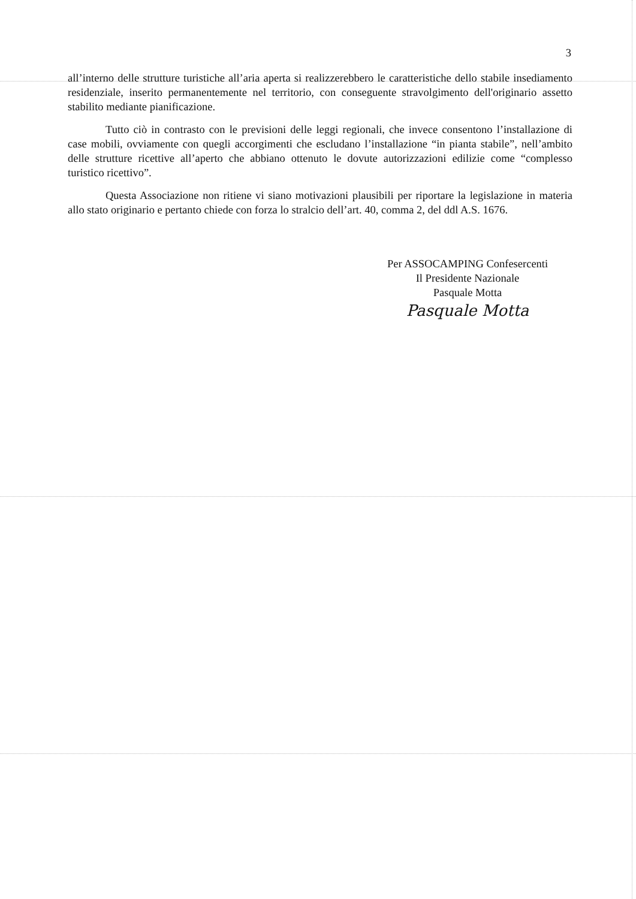3
all’interno delle strutture turistiche all’aria aperta si realizzerebbero le caratteristiche dello stabile insediamento residenziale, inserito permanentemente nel territorio, con conseguente stravolgimento dell'originario assetto stabilito mediante pianificazione.
Tutto ciò in contrasto con le previsioni delle leggi regionali, che invece consentono l’installazione di case mobili, ovviamente con quegli accorgimenti che escludano l’installazione “in pianta stabile”, nell’ambito delle strutture ricettive all’aperto che abbiano ottenuto le dovute autorizzazioni edilizie come “complesso turistico ricettivo”.
Questa Associazione non ritiene vi siano motivazioni plausibili per riportare la legislazione in materia allo stato originario e pertanto chiede con forza lo stralcio dell’art. 40, comma 2, del ddl A.S. 1676.
Per ASSOCAMPING Confesercenti
Il Presidente Nazionale
Pasquale Motta
Pasquale Motta